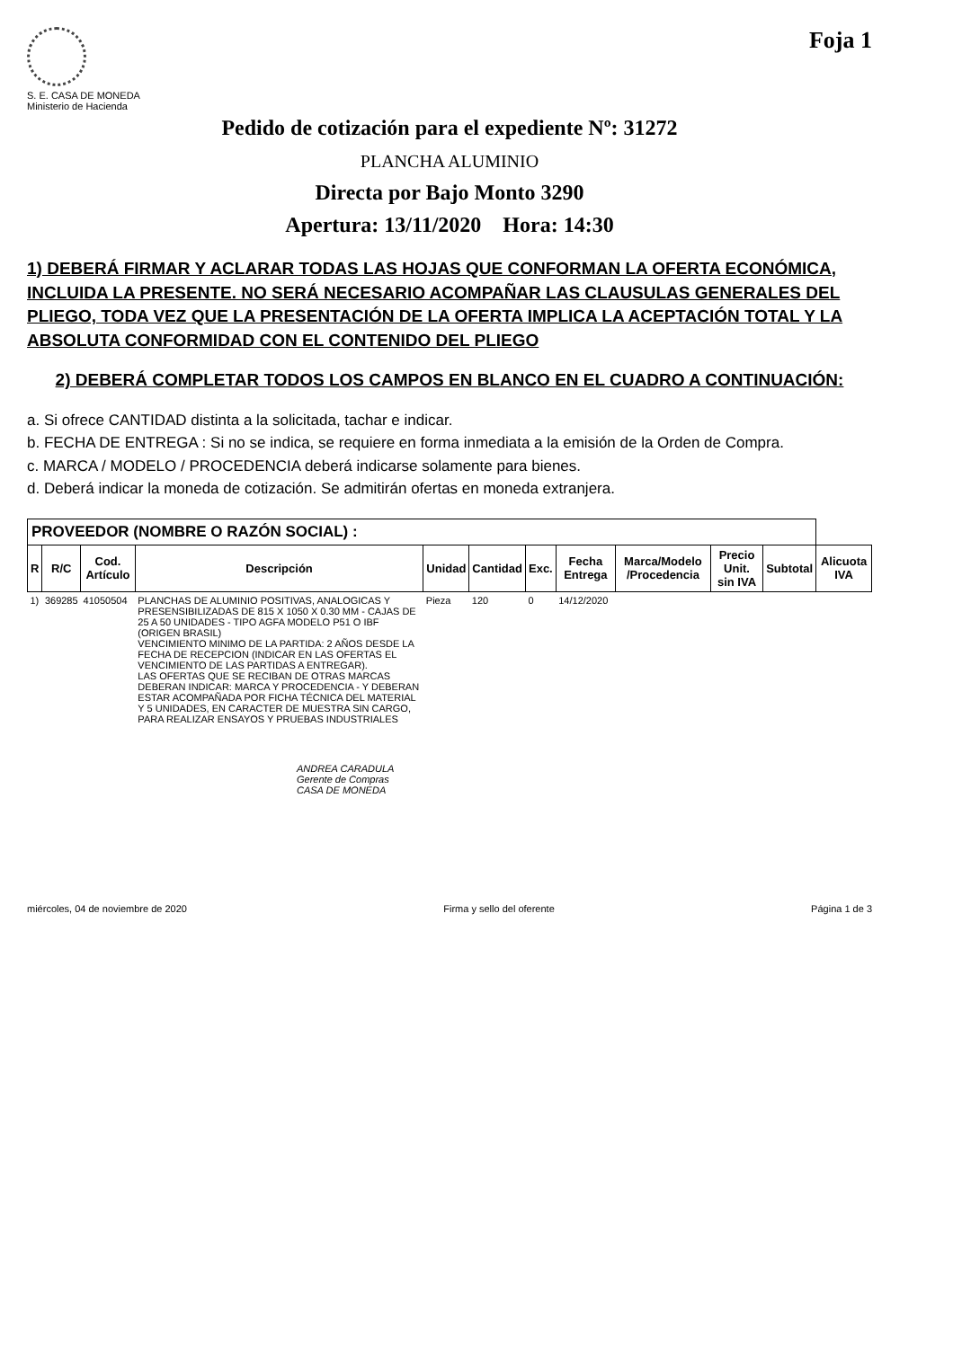S. E. CASA DE MONEDA
Ministerio de Hacienda
Foja 1
Pedido de cotización para el expediente Nº: 31272
PLANCHA ALUMINIO
Directa por Bajo Monto 3290
Apertura: 13/11/2020 Hora: 14:30
1) DEBERÁ FIRMAR Y ACLARAR TODAS LAS HOJAS QUE CONFORMAN LA OFERTA ECONÓMICA, INCLUIDA LA PRESENTE. NO SERÁ NECESARIO ACOMPAÑAR LAS CLAUSULAS GENERALES DEL PLIEGO, TODA VEZ QUE LA PRESENTACIÓN DE LA OFERTA IMPLICA LA ACEPTACIÓN TOTAL Y LA ABSOLUTA CONFORMIDAD CON EL CONTENIDO DEL PLIEGO
2) DEBERÁ COMPLETAR TODOS LOS CAMPOS EN BLANCO EN EL CUADRO A CONTINUACIÓN:
a. Si ofrece CANTIDAD distinta a la solicitada, tachar e indicar.
b. FECHA DE ENTREGA : Si no se indica, se requiere en forma inmediata a la emisión de la Orden de Compra.
c. MARCA / MODELO / PROCEDENCIA deberá indicarse solamente para bienes.
d. Deberá indicar la moneda de cotización. Se admitirán ofertas en moneda extranjera.
| PROVEEDOR (NOMBRE O RAZÓN SOCIAL) : | | | | | | | | | | | |
| R | R/C | Cod. Artículo | Descripción | Unidad | Cantidad | Exc. | Fecha Entrega | Marca/Modelo /Procedencia | Precio Unit. sin IVA | Subtotal | Alicuota IVA |
| 1) | 369285 | 41050504 | PLANCHAS DE ALUMINIO POSITIVAS, ANALOGICAS Y PRESENSIBILIZADAS DE 815 X 1050 X 0.30 MM - CAJAS DE 25 A 50 UNIDADES - TIPO AGFA MODELO P51 O IBF (ORIGEN BRASIL) VENCIMIENTO MINIMO DE LA PARTIDA: 2 AÑOS DESDE LA FECHA DE RECEPCION (INDICAR EN LAS OFERTAS EL VENCIMIENTO DE LAS PARTIDAS A ENTREGAR). LAS OFERTAS QUE SE RECIBAN DE OTRAS MARCAS DEBERAN INDICAR: MARCA Y PROCEDENCIA - Y DEBERAN ESTAR ACOMPAÑADA POR FICHA TÉCNICA DEL MATERIAL Y 5 UNIDADES, EN CARACTER DE MUESTRA SIN CARGO, PARA REALIZAR ENSAYOS Y PRUEBAS INDUSTRIALES | Pieza | 120 | 0 | 14/12/2020 | | | | |
ANDREA CARADULA
Gerente de Compras
CASA DE MONEDA
miércoles, 04 de noviembre de 2020 Firma y sello del oferente Página 1 de 3